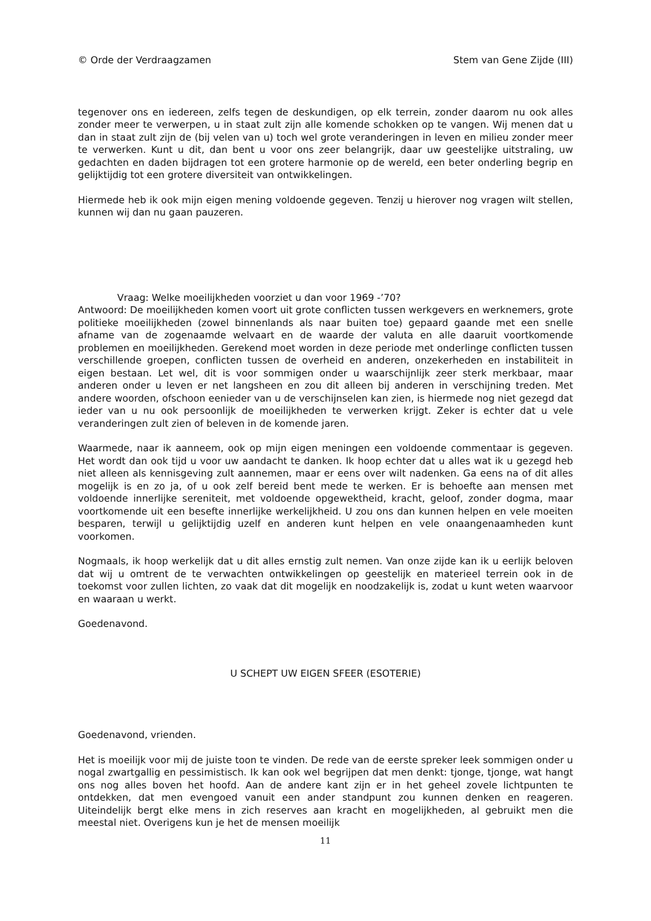© Orde der Verdraagzamen Stem van Gene Zijde (III)
tegenover ons en iedereen, zelfs tegen de deskundigen, op elk terrein, zonder daarom nu ook alles zonder meer te verwerpen, u in staat zult zijn alle komende schokken op te vangen. Wij menen dat u dan in staat zult zijn de (bij velen van u) toch wel grote veranderingen in leven en milieu zonder meer te verwerken. Kunt u dit, dan bent u voor ons zeer belangrijk, daar uw geestelijke uitstraling, uw gedachten en daden bijdragen tot een grotere harmonie op de wereld, een beter onderling begrip en gelijktijdig tot een grotere diversiteit van ontwikkelingen.
Hiermede heb ik ook mijn eigen mening voldoende gegeven. Tenzij u hierover nog vragen wilt stellen, kunnen wij dan nu gaan pauzeren.
Vraag: Welke moeilijkheden voorziet u dan voor 1969 -’70?
Antwoord: De moeilijkheden komen voort uit grote conflicten tussen werkgevers en werknemers, grote politieke moeilijkheden (zowel binnenlands als naar buiten toe) gepaard gaande met een snelle afname van de zogenaamde welvaart en de waarde der valuta en alle daaruit voortkomende problemen en moeilijkheden. Gerekend moet worden in deze periode met onderlinge conflicten tussen verschillende groepen, conflicten tussen de overheid en anderen, onzekerheden en instabiliteit in eigen bestaan. Let wel, dit is voor sommigen onder u waarschijnlijk zeer sterk merkbaar, maar anderen onder u leven er net langsheen en zou dit alleen bij anderen in verschijning treden. Met andere woorden, ofschoon eenieder van u de verschijnselen kan zien, is hiermede nog niet gezegd dat ieder van u nu ook persoonlijk de moeilijkheden te verwerken krijgt. Zeker is echter dat u vele veranderingen zult zien of beleven in de komende jaren.
Waarmede, naar ik aanneem, ook op mijn eigen meningen een voldoende commentaar is gegeven. Het wordt dan ook tijd u voor uw aandacht te danken. Ik hoop echter dat u alles wat ik u gezegd heb niet alleen als kennisgeving zult aannemen, maar er eens over wilt nadenken. Ga eens na of dit alles mogelijk is en zo ja, of u ook zelf bereid bent mede te werken. Er is behoefte aan mensen met voldoende innerlijke sereniteit, met voldoende opgewektheid, kracht, geloof, zonder dogma, maar voortkomende uit een besefte innerlijke werkelijkheid. U zou ons dan kunnen helpen en vele moeiten besparen, terwijl u gelijktijdig uzelf en anderen kunt helpen en vele onaangenaamheden kunt voorkomen.
Nogmaals, ik hoop werkelijk dat u dit alles ernstig zult nemen. Van onze zijde kan ik u eerlijk beloven dat wij u omtrent de te verwachten ontwikkelingen op geestelijk en materieel terrein ook in de toekomst voor zullen lichten, zo vaak dat dit mogelijk en noodzakelijk is, zodat u kunt weten waarvoor en waaraan u werkt.
Goedenavond.
U SCHEPT UW EIGEN SFEER (ESOTERIE)
Goedenavond, vrienden.
Het is moeilijk voor mij de juiste toon te vinden. De rede van de eerste spreker leek sommigen onder u nogal zwartgallig en pessimistisch. Ik kan ook wel begrijpen dat men denkt: tjonge, tjonge, wat hangt ons nog alles boven het hoofd. Aan de andere kant zijn er in het geheel zovele lichtpunten te ontdekken, dat men evengoed vanuit een ander standpunt zou kunnen denken en reageren. Uiteindelijk bergt elke mens in zich reserves aan kracht en mogelijkheden, al gebruikt men die meestal niet. Overigens kun je het de mensen moeilijk
11